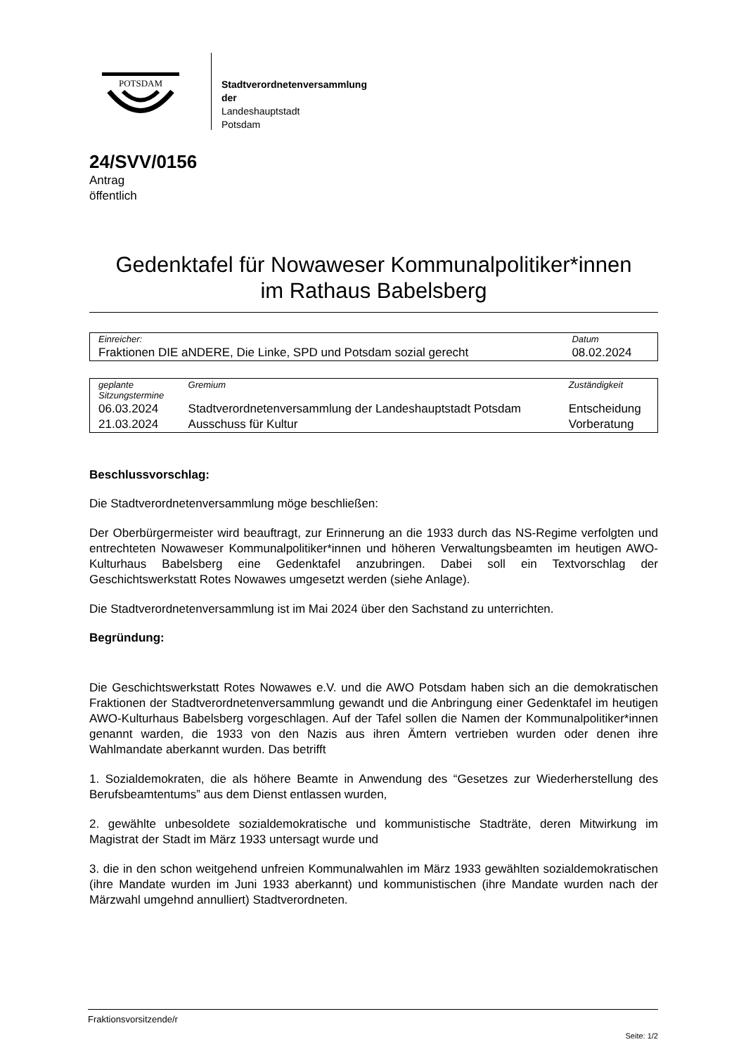POTSDAM
Stadtverordnetenversammlung
der
Landeshauptstadt
Potsdam
24/SVV/0156
Antrag
öffentlich
Gedenktafel für Nowaweser Kommunalpolitiker*innen
im Rathaus Babelsberg
| Einreicher: | Datum |
| --- | --- |
| Fraktionen DIE aNDERE, Die Linke, SPD und Potsdam sozial gerecht | 08.02.2024 |
| geplante Sitzungstermine | Gremium | Zuständigkeit |
| --- | --- | --- |
| 06.03.2024 | Stadtverordnetenversammlung der Landeshauptstadt Potsdam | Entscheidung |
| 21.03.2024 | Ausschuss für Kultur | Vorberatung |
Beschlussvorschlag:
Die Stadtverordnetenversammlung möge beschließen:
Der Oberbürgermeister wird beauftragt, zur Erinnerung an die 1933 durch das NS-Regime verfolgten und entrechteten Nowaweser Kommunalpolitiker*innen und höheren Verwaltungsbeamten im heutigen AWO-Kulturhaus Babelsberg eine Gedenktafel anzubringen. Dabei soll ein Textvorschlag der Geschichtswerkstatt Rotes Nowawes umgesetzt werden (siehe Anlage).
Die Stadtverordnetenversammlung ist im Mai 2024 über den Sachstand zu unterrichten.
Begründung:
Die Geschichtswerkstatt Rotes Nowawes e.V. und die AWO Potsdam haben sich an die demokratischen Fraktionen der Stadtverordnetenversammlung gewandt und die Anbringung einer Gedenktafel im heutigen AWO-Kulturhaus Babelsberg vorgeschlagen. Auf der Tafel sollen die Namen der Kommunalpolitiker*innen genannt warden, die 1933 von den Nazis aus ihren Ämtern vertrieben wurden oder denen ihre Wahlmandate aberkannt wurden. Das betrifft
1. Sozialdemokraten, die als höhere Beamte in Anwendung des “Gesetzes zur Wiederherstellung des Berufsbeamtentums” aus dem Dienst entlassen wurden,
2. gewählte unbesoldete sozialdemokratische und kommunistische Stadträte, deren Mitwirkung im Magistrat der Stadt im März 1933 untersagt wurde und
3. die in den schon weitgehend unfreien Kommunalwahlen im März 1933 gewählten sozialdemokratischen (ihre Mandate wurden im Juni 1933 aberkannt) und kommunistischen (ihre Mandate wurden nach der Märzwahl umgehnd annulliert) Stadtverordneten.
Fraktionsvorsitzende/r
Seite: 1/2